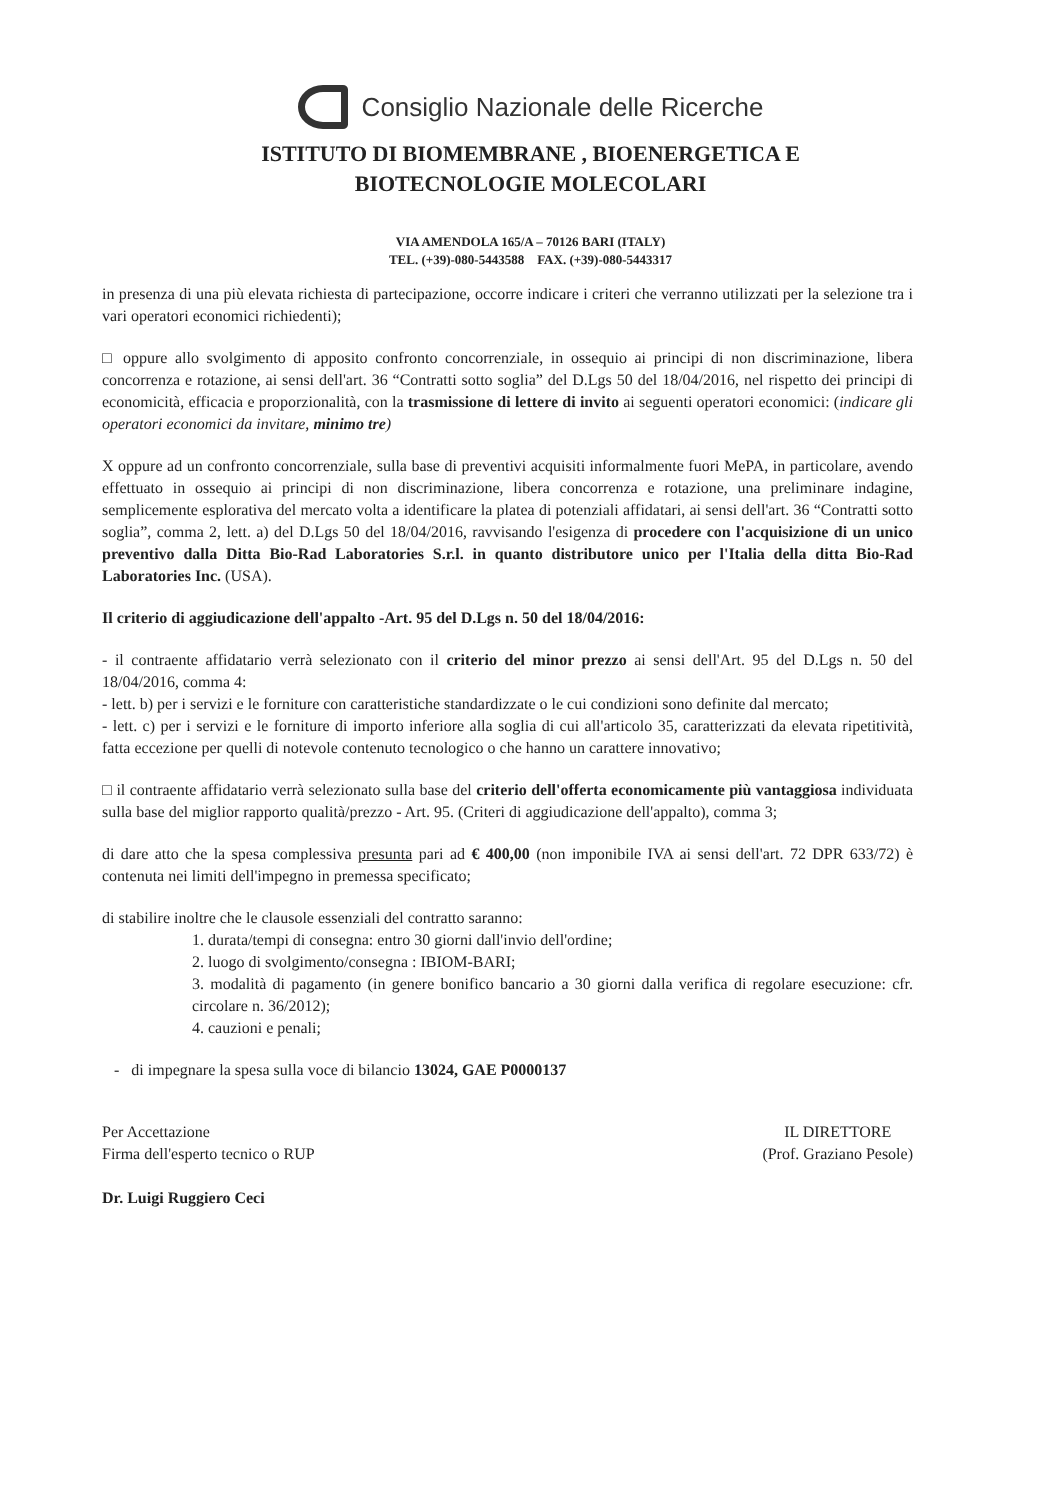Consiglio Nazionale delle Ricerche
ISTITUTO DI BIOMEMBRANE , BIOENERGETICA E
BIOTECNOLOGIE MOLECOLARI
VIA AMENDOLA 165/A – 70126 BARI (ITALY)
TEL. (+39)-080-5443588 FAX. (+39)-080-5443317
in presenza di una più elevata richiesta di partecipazione, occorre indicare i criteri che verranno utilizzati per la selezione tra i vari operatori economici richiedenti);
□ oppure allo svolgimento di apposito confronto concorrenziale, in ossequio ai principi di non discriminazione, libera concorrenza e rotazione, ai sensi dell'art. 36 “Contratti sotto soglia” del D.Lgs 50 del 18/04/2016, nel rispetto dei principi di economicità, efficacia e proporzionalità, con la trasmissione di lettere di invito ai seguenti operatori economici: (indicare gli operatori economici da invitare, minimo tre)
X oppure ad un confronto concorrenziale, sulla base di preventivi acquisiti informalmente fuori MePA, in particolare, avendo effettuato in ossequio ai principi di non discriminazione, libera concorrenza e rotazione, una preliminare indagine, semplicemente esplorativa del mercato volta a identificare la platea di potenziali affidatari, ai sensi dell'art. 36 “Contratti sotto soglia”, comma 2, lett. a) del D.Lgs 50 del 18/04/2016, ravvisando l'esigenza di procedere con l'acquisizione di un unico preventivo dalla Ditta Bio-Rad Laboratories S.r.l. in quanto distributore unico per l'Italia della ditta Bio-Rad Laboratories Inc. (USA).
Il criterio di aggiudicazione dell'appalto -Art. 95 del D.Lgs n. 50 del 18/04/2016:
- il contraente affidatario verrà selezionato con il criterio del minor prezzo ai sensi dell'Art. 95 del D.Lgs n. 50 del 18/04/2016, comma 4:
- lett. b) per i servizi e le forniture con caratteristiche standardizzate o le cui condizioni sono definite dal mercato;
- lett. c) per i servizi e le forniture di importo inferiore alla soglia di cui all'articolo 35, caratterizzati da elevata ripetitività, fatta eccezione per quelli di notevole contenuto tecnologico o che hanno un carattere innovativo;
□ il contraente affidatario verrà selezionato sulla base del criterio dell'offerta economicamente più vantaggiosa individuata sulla base del miglior rapporto qualità/prezzo - Art. 95. (Criteri di aggiudicazione dell'appalto), comma 3;
di dare atto che la spesa complessiva presunta pari ad € 400,00 (non imponibile IVA ai sensi dell'art. 72 DPR 633/72) è contenuta nei limiti dell'impegno in premessa specificato;
di stabilire inoltre che le clausole essenziali del contratto saranno:
1. durata/tempi di consegna: entro 30 giorni dall'invio dell'ordine;
2. luogo di svolgimento/consegna : IBIOM-BARI;
3. modalità di pagamento (in genere bonifico bancario a 30 giorni dalla verifica di regolare esecuzione: cfr. circolare n. 36/2012);
4. cauzioni e penali;
- di impegnare la spesa sulla voce di bilancio 13024, GAE P0000137
Per Accettazione
Firma dell'esperto tecnico o RUP
Dr. Luigi Ruggiero Ceci
IL DIRETTORE
(Prof. Graziano Pesole)